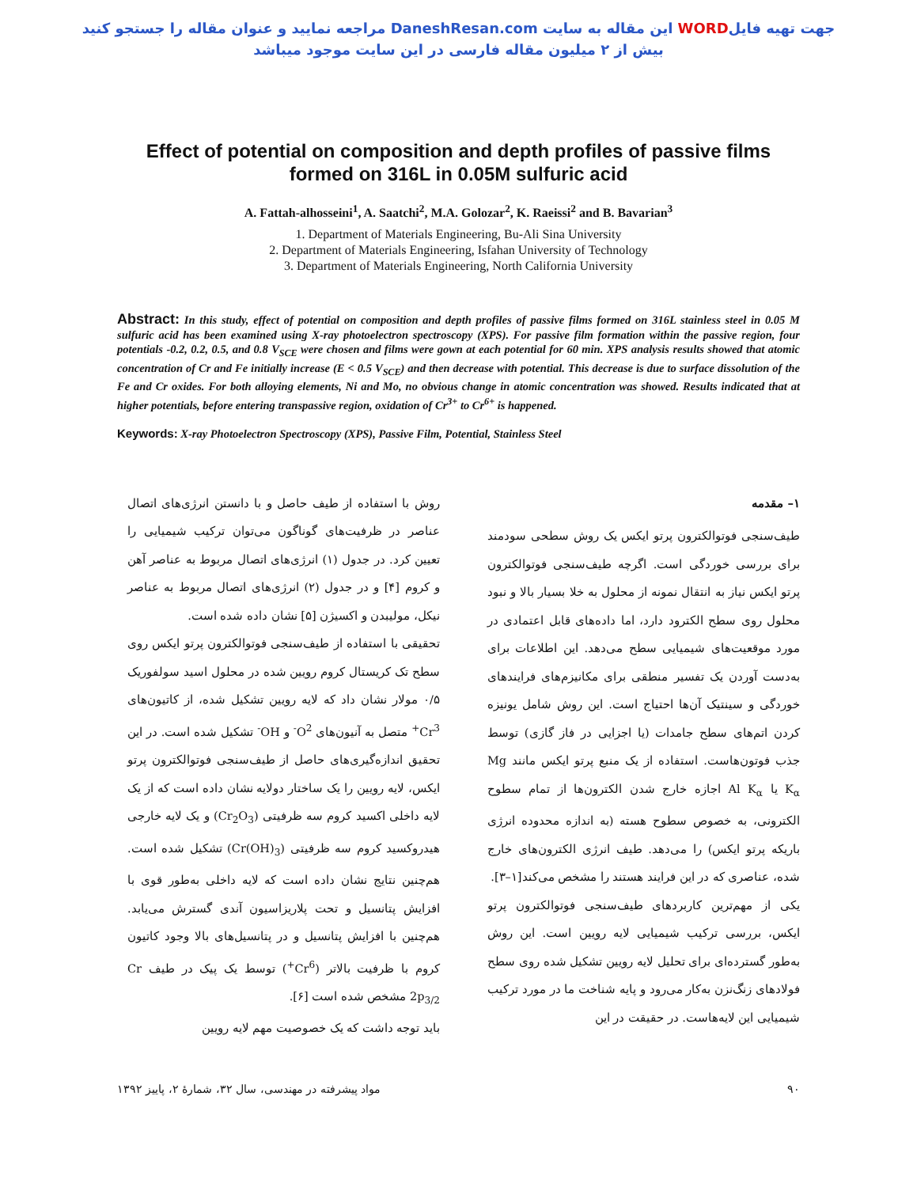جهت تهیه فایلWORD این مقاله به سایت DaneshResan.com مراجعه نمایید و عنوان مقاله را جستجو کنید
بیش از ۲ میلیون مقاله فارسی در این سایت موجود میباشد
Effect of potential on composition and depth profiles of passive films formed on 316L in 0.05M sulfuric acid
A. Fattah-alhosseini<sup>1</sup>, A. Saatchi<sup>2</sup>, M.A. Golozar<sup>2</sup>, K. Raeissi<sup>2</sup> and B. Bavarian<sup>3</sup>
1. Department of Materials Engineering, Bu-Ali Sina University
2. Department of Materials Engineering, Isfahan University of Technology
3. Department of Materials Engineering, North California University
Abstract: In this study, effect of potential on composition and depth profiles of passive films formed on 316L stainless steel in 0.05 M sulfuric acid has been examined using X-ray photoelectron spectroscopy (XPS). For passive film formation within the passive region, four potentials -0.2, 0.2, 0.5, and 0.8 V<sub>SCE</sub> were chosen and films were gown at each potential for 60 min. XPS analysis results showed that atomic concentration of Cr and Fe initially increase (E < 0.5 V<sub>SCE</sub>) and then decrease with potential. This decrease is due to surface dissolution of the Fe and Cr oxides. For both alloying elements, Ni and Mo, no obvious change in atomic concentration was showed. Results indicated that at higher potentials, before entering transpassive region, oxidation of Cr<sup>3+</sup> to Cr<sup>6+</sup> is happened.
Keywords: X-ray Photoelectron Spectroscopy (XPS), Passive Film, Potential, Stainless Steel
۱– مقدمه
طیف‌سنجی فوتوالکترون پرتو ایکس یک روش سطحی سودمند برای بررسی خوردگی است. اگرچه طیف‌سنجی فوتوالکترون پرتو ایکس نیاز به انتقال نمونه از محلول به خلا بسیار بالا و نبود محلول روی سطح الکترود دارد، اما داده‌های قابل اعتمادی در مورد موقعیت‌های شیمیایی سطح می‌دهد. این اطلاعات برای به‌دست آوردن یک تفسیر منطقی برای مکانیزم‌های فرایندهای خوردگی و سینتیک آن‌ها احتیاج است. این روش شامل یونیزه کردن اتم‌های سطح جامدات (یا اجزایی در فاز گازی) توسط جذب فوتون‌هاست. استفاده از یک منبع پرتو ایکس مانند Mg K<sub>α</sub> یا Al K<sub>α</sub> اجازه خارج شدن الکترون‌ها از تمام سطوح الکترونی، به خصوص سطوح هسته (به اندازه محدوده انرژی باریکه پرتو ایکس) را می‌دهد. طیف انرژی الکترون‌های خارج شده، عناصری که در این فرایند هستند را مشخص می‌کند[۱–۳].
یکی از مهم‌ترین کاربردهای طیف‌سنجی فوتوالکترون پرتو ایکس، بررسی ترکیب شیمیایی لایه رویین است. این روش به‌طور گسترده‌ای برای تحلیل لایه رویین تشکیل شده روی سطح فولادهای زنگ‌نزن به‌کار می‌رود و پایه شناخت ما در مورد ترکیب شیمیایی این لایه‌هاست. در حقیقت در این
روش با استفاده از طیف حاصل و با دانستن انرژی‌های اتصال عناصر در ظرفیت‌های گوناگون می‌توان ترکیب شیمیایی را تعیین کرد. در جدول (۱) انرژی‌های اتصال مربوط به عناصر آهن و کروم [۴] و در جدول (۲) انرژی‌های اتصال مربوط به عناصر نیکل، مولیبدن و اکسیژن [۵] نشان داده شده است.
تحقیقی با استفاده از طیف‌سنجی فوتوالکترون پرتو ایکس روی سطح تک کریستال کروم رویین شده در محلول اسید سولفوریک ۰/۵ مولار نشان داد که لایه رویین تشکیل شده، از کاتیون‌های Cr<sup>3+</sup> متصل به آنیون‌های O<sup>2-</sup> و OH<sup>-</sup> تشکیل شده است. در این تحقیق اندازه‌گیری‌های حاصل از طیف‌سنجی فوتوالکترون پرتو ایکس، لایه رویین را یک ساختار دولایه نشان داده است که از یک لایه داخلی اکسید کروم سه ظرفیتی (Cr<sub>2</sub>O<sub>3</sub>) و یک لایه خارجی هیدروکسید کروم سه ظرفیتی (Cr(OH)<sub>3</sub>) تشکیل شده است. هم‌چنین نتایج نشان داده است که لایه داخلی به‌طور قوی با افزایش پتانسیل و تحت پلاریزاسیون آندی گسترش می‌یابد. هم‌چنین با افزایش پتانسیل و در پتانسیل‌های بالا وجود کاتیون کروم با ظرفیت بالاتر (Cr<sup>6+</sup>) توسط یک پیک در طیف Cr 2p<sub>3/2</sub> مشخص شده است [۶].
باید توجه داشت که یک خصوصیت مهم لایه رویین
۹۰ مواد پیشرفته در مهندسی، سال ۳۲، شمارهٔ ۲، پاییز ۱۳۹۲